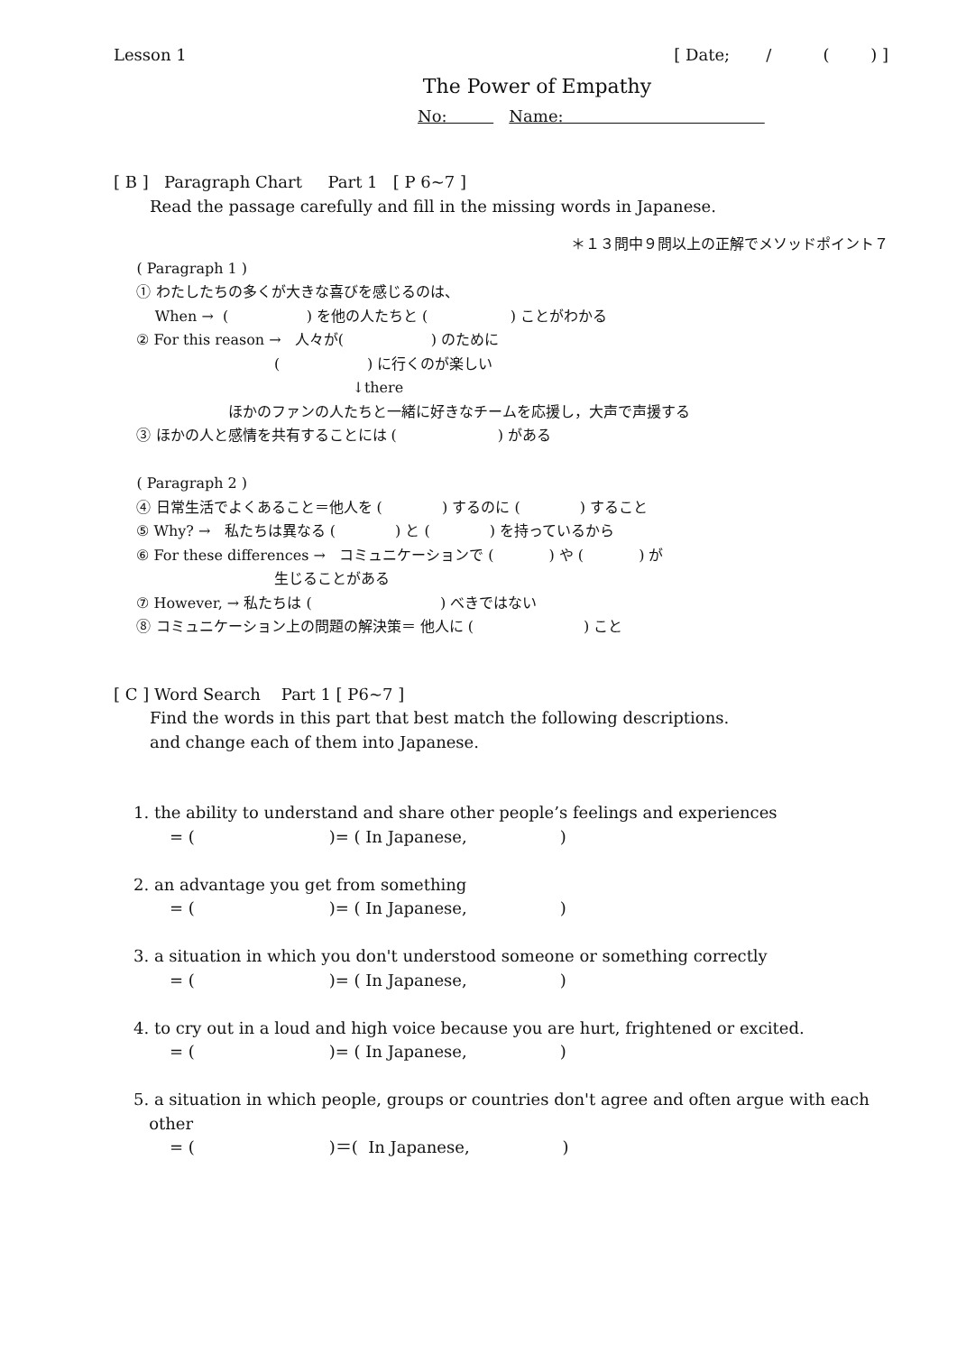Lesson 1 [ Date; / ( ) ]
The Power of Empathy
No: Name:
[ B ] Paragraph Chart Part 1 [ P 6~7 ]
Read the passage carefully and fill in the missing words in Japanese.
＊１３問中９問以上の正解でメソッドポイント７
( Paragraph 1 )
① わたしたちの多くが大きな喜びを感じるのは、
When → ( ) を他の人たちと ( ) ことがわかる
② For this reason → 人々が( ) のために
( ) に行くのが楽しい
↓there
ほかのファンの人たちと一緒に好きなチームを応援し，大声で声援する
③ ほかの人と感情を共有することには ( ) がある
( Paragraph 2 )
④ 日常生活でよくあること＝他人を ( ) するのに ( ) すること
⑤ Why? → 私たちは異なる ( ) と ( ) を持っているから
⑥ For these differences → コミュニケーションで ( ) や ( ) が
生じることがある
⑦ However, → 私たちは ( ) べきではない
⑧ コミュニケーション上の問題の解決策＝ 他人に ( ) こと
[ C ] Word Search Part 1 [ P6~7 ]
Find the words in this part that best match the following descriptions.
and change each of them into Japanese.
1. the ability to understand and share other people’s feelings and experiences
= ( )= ( In Japanese, )
2. an advantage you get from something
= ( )= ( In Japanese, )
3. a situation in which you don't understood someone or something correctly
= ( )= ( In Japanese, )
4. to cry out in a loud and high voice because you are hurt, frightened or excited.
= ( )= ( In Japanese, )
5. a situation in which people, groups or countries don't agree and often argue with each
other
= ( )＝( In Japanese, )